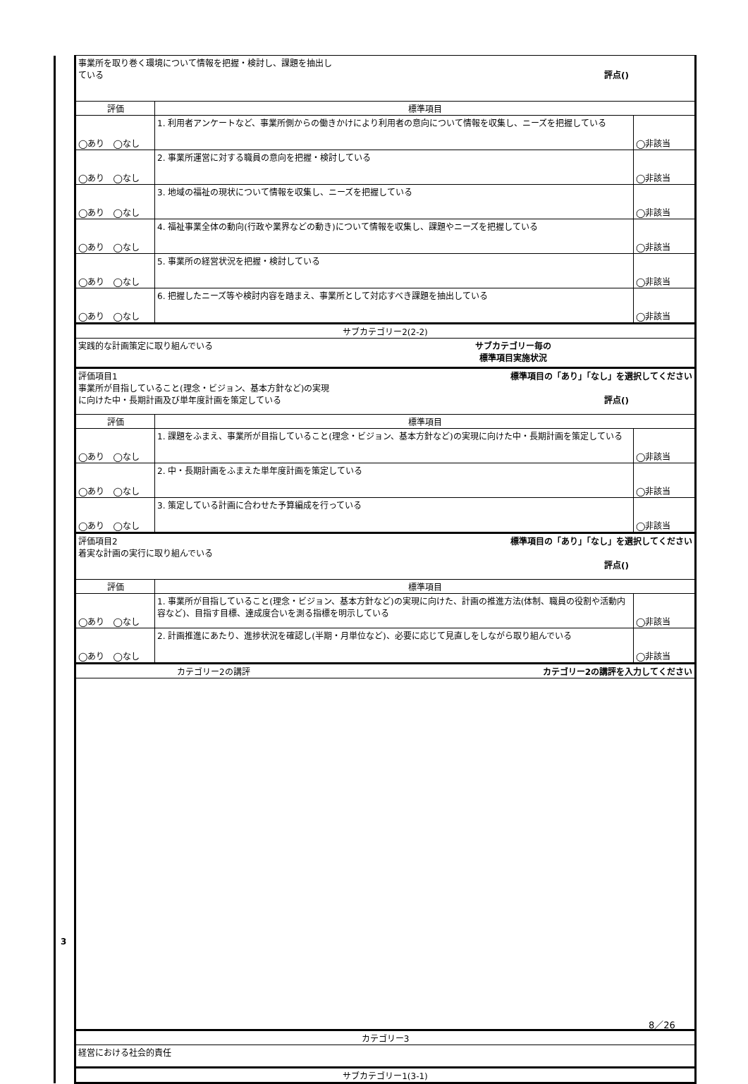| | 事業所を取り巻く環境について情報を把握・検討し、課題を抽出し ている 評点() | | |
| | 評価 | 標準項目 | |
| | ◯あり ◯なし | 1. 利用者アンケートなど、事業所側からの働きかけにより利用者の意向について情報を収集し、ニーズを把握している | ◯非該当 |
| | ◯あり ◯なし | 2. 事業所運営に対する職員の意向を把握・検討している | ◯非該当 |
| | ◯あり ◯なし | 3. 地域の福祉の現状について情報を収集し、ニーズを把握している | ◯非該当 |
| | ◯あり ◯なし | 4. 福祉事業全体の動向(行政や業界などの動き)について情報を収集し、課題やニーズを把握している | ◯非該当 |
| | ◯あり ◯なし | 5. 事業所の経営状況を把握・検討している | ◯非該当 |
| | ◯あり ◯なし | 6. 把握したニーズ等や検討内容を踏まえ、事業所として対応すべき課題を抽出している | ◯非該当 |
| | サブカテゴリー2(2-2) | | |
| | 実践的な計画策定に取り組んでいる サブカテゴリー毎の 標準項目実施状況 | | |
| | 評価項目1 標準項目の「あり」「なし」を選択してください 事業所が目指していること(理念・ビジョン、基本方針など)の実現 に向けた中・長期計画及び単年度計画を策定している 評点() | | |
| | 評価 | 標準項目 | |
| | ◯あり ◯なし | 1. 課題をふまえ、事業所が目指していること(理念・ビジョン、基本方針など)の実現に向けた中・長期計画を策定している | ◯非該当 |
| | ◯あり ◯なし | 2. 中・長期計画をふまえた単年度計画を策定している | ◯非該当 |
| | ◯あり ◯なし | 3. 策定している計画に合わせた予算編成を行っている | ◯非該当 |
| | 評価項目2 標準項目の「あり」「なし」を選択してください 着実な計画の実行に取り組んでいる 評点() | | |
| | 評価 | 標準項目 | |
| | ◯あり ◯なし | 1. 事業所が目指していること(理念・ビジョン、基本方針など)の実現に向けた、計画の推進方法(体制、職員の役割や活動内容など)、目指す目標、達成度合いを測る指標を明示している | ◯非該当 |
| | ◯あり ◯なし | 2. 計画推進にあたり、進捗状況を確認し(半期・月単位など)、必要に応じて見直しをしながら取り組んでいる | ◯非該当 |
| | カテゴリー2の講評 カテゴリー2の講評を入力してください | | |
| | カテゴリー3 | | |
| | 経営における社会的責任 | | |
| | サブカテゴリー1(3-1) | | |
3
8／26